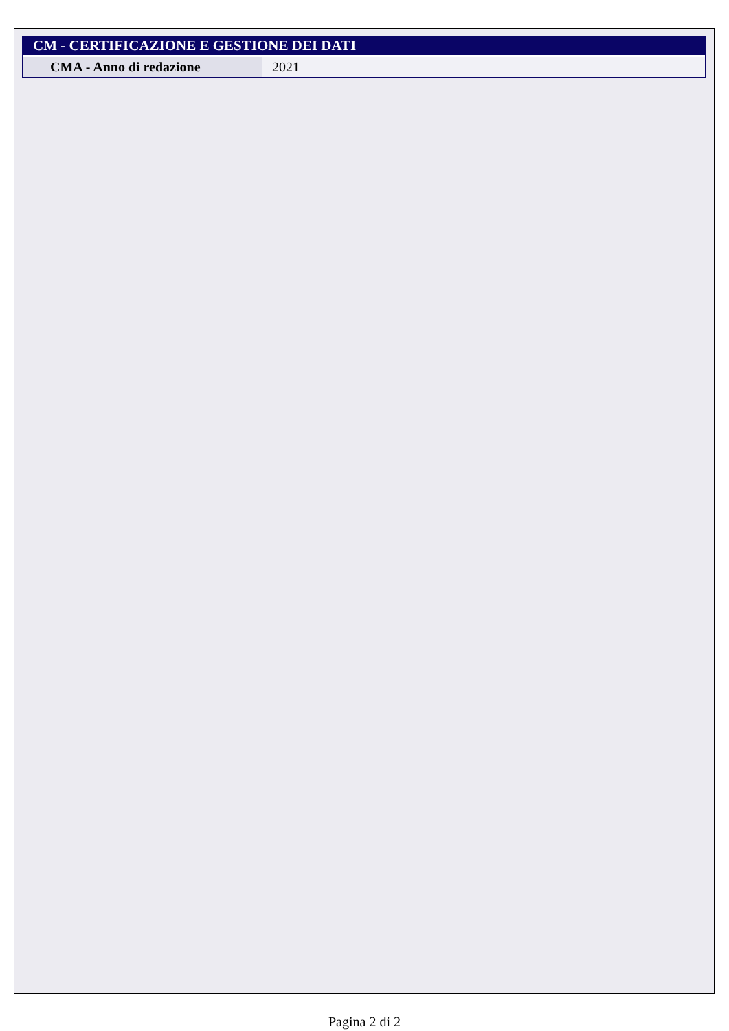| CM - CERTIFICAZIONE E GESTIONE DEI DATI | |
| --- | --- |
| CMA - Anno di redazione | 2021 |
Pagina 2 di 2